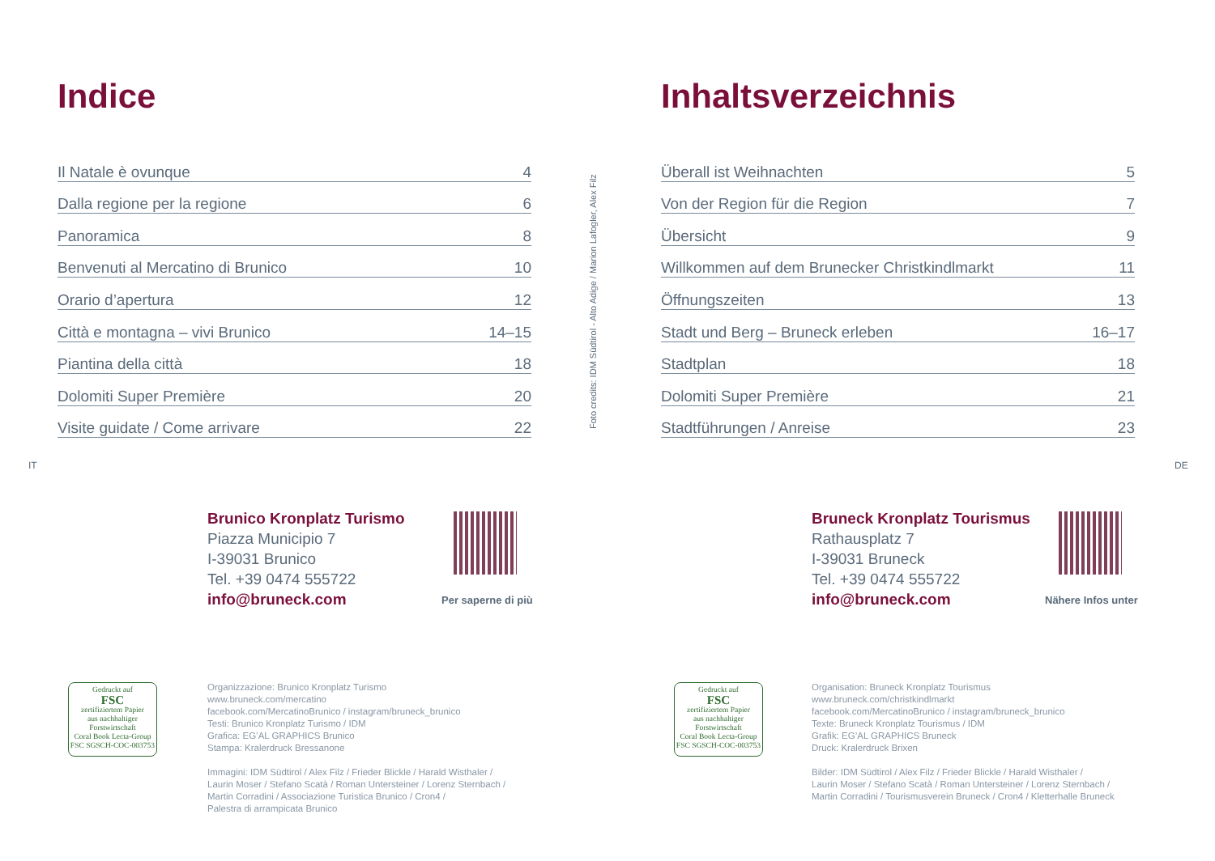Indice
Il Natale è ovunque 4
Dalla regione per la regione 6
Panoramica 8
Benvenuti al Mercatino di Brunico 10
Orario d’apertura 12
Città e montagna – vivi Brunico 14–15
Piantina della città 18
Dolomiti Super Première 20
Visite guidate / Come arrivare 22
IT
Brunico Kronplatz Turismo
Piazza Municipio 7
I-39031 Brunico
Tel. +39 0474 555722
info@bruneck.com
Per saperne di più
Gedruckt auf
FSC
zertifiziertem Papier
aus nachhaltiger
Forstwirtschaft
Coral Book Lecta-Group
FSC SGSCH-COC-003753
Organizzazione: Brunico Kronplatz Turismo
www.bruneck.com/mercatino
facebook.com/MercatinoBrunico / instagram/bruneck_brunico
Testi: Brunico Kronplatz Turismo / IDM
Grafica: EG’AL GRAPHICS Brunico
Stampa: Kralerdruck Bressanone
Immagini: IDM Südtirol / Alex Filz / Frieder Blickle / Harald Wisthaler /
Laurin Moser / Stefano Scatà / Roman Untersteiner / Lorenz Sternbach /
Martin Corradini / Associazione Turistica Brunico / Cron4 /
Palestra di arrampicata Brunico
Foto credits: IDM Südtirol - Alto Adige / Marion Lafogler, Alex Filz
Inhaltsverzeichnis
Überall ist Weihnachten 5
Von der Region für die Region 7
Übersicht 9
Willkommen auf dem Brunecker Christkindlmarkt 11
Öffnungszeiten 13
Stadt und Berg – Bruneck erleben 16–17
Stadtplan 18
Dolomiti Super Première 21
Stadtführungen / Anreise 23
DE
Bruneck Kronplatz Tourismus
Rathausplatz 7
I-39031 Bruneck
Tel. +39 0474 555722
info@bruneck.com
Nähere Infos unter
Gedruckt auf
FSC
zertifiziertem Papier
aus nachhaltiger
Forstwirtschaft
Coral Book Lecta-Group
FSC SGSCH-COC-003753
Organisation: Bruneck Kronplatz Tourismus
www.bruneck.com/christkindlmarkt
facebook.com/MercatinoBrunico / instagram/bruneck_brunico
Texte: Bruneck Kronplatz Tourismus / IDM
Grafik: EG’AL GRAPHICS Bruneck
Druck: Kralerdruck Brixen
Bilder: IDM Südtirol / Alex Filz / Frieder Blickle / Harald Wisthaler /
Laurin Moser / Stefano Scatà / Roman Untersteiner / Lorenz Sternbach /
Martin Corradini / Tourismusverein Bruneck / Cron4 / Kletterhalle Bruneck